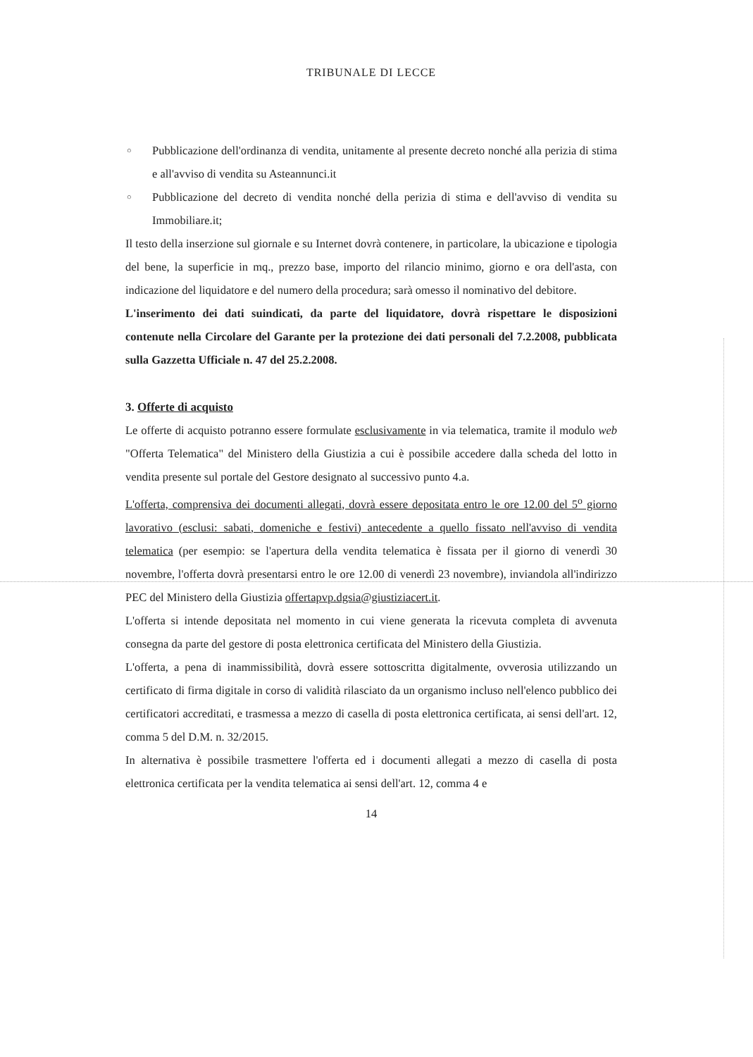TRIBUNALE DI LECCE
○ Pubblicazione dell'ordinanza di vendita, unitamente al presente decreto nonché alla perizia di stima e all'avviso di vendita su Asteannunci.it
○ Pubblicazione del decreto di vendita nonché della perizia di stima e dell'avviso di vendita su Immobiliare.it;
Il testo della inserzione sul giornale e su Internet dovrà contenere, in particolare, la ubicazione e tipologia del bene, la superficie in mq., prezzo base, importo del rilancio minimo, giorno e ora dell'asta, con indicazione del liquidatore e del numero della procedura; sarà omesso il nominativo del debitore.
L'inserimento dei dati suindicati, da parte del liquidatore, dovrà rispettare le disposizioni contenute nella Circolare del Garante per la protezione dei dati personali del 7.2.2008, pubblicata sulla Gazzetta Ufficiale n. 47 del 25.2.2008.
3. Offerte di acquisto
Le offerte di acquisto potranno essere formulate esclusivamente in via telematica, tramite il modulo web "Offerta Telematica" del Ministero della Giustizia a cui è possibile accedere dalla scheda del lotto in vendita presente sul portale del Gestore designato al successivo punto 4.a.
L'offerta, comprensiva dei documenti allegati, dovrà essere depositata entro le ore 12.00 del 5<sup>o</sup> giorno lavorativo (esclusi: sabati, domeniche e festivi) antecedente a quello fissato nell'avviso di vendita telematica (per esempio: se l'apertura della vendita telematica è fissata per il giorno di venerdì 30 novembre, l'offerta dovrà presentarsi entro le ore 12.00 di venerdì 23 novembre), inviandola all'indirizzo PEC del Ministero della Giustizia offertapvp.dgsia@giustiziacert.it.
L'offerta si intende depositata nel momento in cui viene generata la ricevuta completa di avvenuta consegna da parte del gestore di posta elettronica certificata del Ministero della Giustizia.
L'offerta, a pena di inammissibilità, dovrà essere sottoscritta digitalmente, ovverosia utilizzando un certificato di firma digitale in corso di validità rilasciato da un organismo incluso nell'elenco pubblico dei certificatori accreditati, e trasmessa a mezzo di casella di posta elettronica certificata, ai sensi dell'art. 12, comma 5 del D.M. n. 32/2015.
In alternativa è possibile trasmettere l'offerta ed i documenti allegati a mezzo di casella di posta elettronica certificata per la vendita telematica ai sensi dell'art. 12, comma 4 e
14